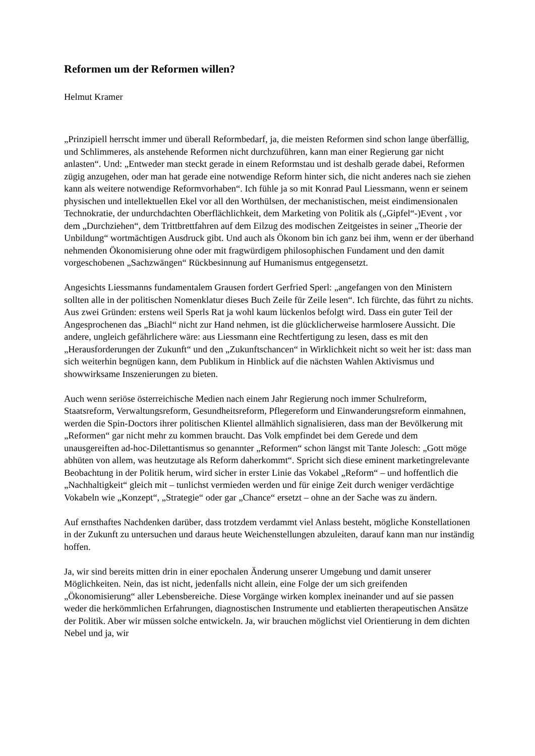Reformen um der Reformen willen?
Helmut Kramer
„Prinzipiell herrscht immer und überall Reformbedarf, ja, die meisten Reformen sind schon lange überfällig, und Schlimmeres, als anstehende Reformen nicht durchzuführen, kann man einer Regierung gar nicht anlasten“. Und: „Entweder man steckt gerade in einem Reformstau und ist deshalb gerade dabei, Reformen zügig anzugehen, oder man hat gerade eine notwendige Reform hinter sich, die nicht anderes nach sie ziehen kann als weitere notwendige Reformvorhaben“. Ich fühle ja so mit Konrad Paul Liessmann, wenn er seinem physischen und intellektuellen Ekel vor all den Worthülsen, der mechanistischen, meist eindimensionalen Technokratie, der undurchdachten Oberflächlichkeit, dem Marketing von Politik als („Gipfel“-)Event , vor dem „Durchziehen“, dem Trittbrettfahren auf dem Eilzug des modischen Zeitgeistes in seiner „Theorie der Unbildung“ wortmächtigen Ausdruck gibt. Und auch als Ökonom bin ich ganz bei ihm, wenn er der überhand nehmenden Ökonomisierung ohne oder mit fragwürdigem philosophischen Fundament und den damit vorgeschobenen „Sachzwängen“ Rückbesinnung auf Humanismus entgegensetzt.
Angesichts Liessmanns fundamentalem Grausen fordert Gerfried Sperl: „angefangen von den Ministern sollten alle in der politischen Nomenklatur dieses Buch Zeile für Zeile lesen“. Ich fürchte, das führt zu nichts. Aus zwei Gründen: erstens weil Sperls Rat ja wohl kaum lückenlos befolgt wird. Dass ein guter Teil der Angesprochenen das „Biachl“ nicht zur Hand nehmen, ist die glücklicherweise harmlosere Aussicht. Die andere, ungleich gefährlichere wäre: aus Liessmann eine Rechtfertigung zu lesen, dass es mit den „Herausforderungen der Zukunft“ und den „Zukunftschancen“ in Wirklichkeit nicht so weit her ist: dass man sich weiterhin begnügen kann, dem Publikum in Hinblick auf die nächsten Wahlen Aktivismus und showwirksame Inszenierungen zu bieten.
Auch wenn seriöse österreichische Medien nach einem Jahr Regierung noch immer Schulreform, Staatsreform, Verwaltungsreform, Gesundheitsreform, Pflegereform und Einwanderungsreform einmahnen, werden die Spin-Doctors ihrer politischen Klientel allmählich signalisieren, dass man der Bevölkerung mit „Reformen“ gar nicht mehr zu kommen braucht. Das Volk empfindet bei dem Gerede und dem unausgereiften ad-hoc-Dilettantismus so genannter „Reformen“ schon längst mit Tante Jolesch: „Gott möge abhüten von allem, was heutzutage als Reform daherkommt“. Spricht sich diese eminent marketingrelevante Beobachtung in der Politik herum, wird sicher in erster Linie das Vokabel „Reform“ – und hoffentlich die „Nachhaltigkeit“ gleich mit – tunlichst vermieden werden und für einige Zeit durch weniger verdächtige Vokabeln wie „Konzept“, „Strategie“ oder gar „Chance“ ersetzt – ohne an der Sache was zu ändern.
Auf ernsthaftes Nachdenken darüber, dass trotzdem verdammt viel Anlass besteht, mögliche Konstellationen in der Zukunft zu untersuchen und daraus heute Weichenstellungen abzuleiten, darauf kann man nur inständig hoffen.
Ja, wir sind bereits mitten drin in einer epochalen Änderung unserer Umgebung und damit unserer Möglichkeiten. Nein, das ist nicht, jedenfalls nicht allein, eine Folge der um sich greifenden „Ökonomisierung“ aller Lebensbereiche. Diese Vorgänge wirken komplex ineinander und auf sie passen weder die herkömmlichen Erfahrungen, diagnostischen Instrumente und etablierten therapeutischen Ansätze der Politik. Aber wir müssen solche entwickeln. Ja, wir brauchen möglichst viel Orientierung in dem dichten Nebel und ja, wir